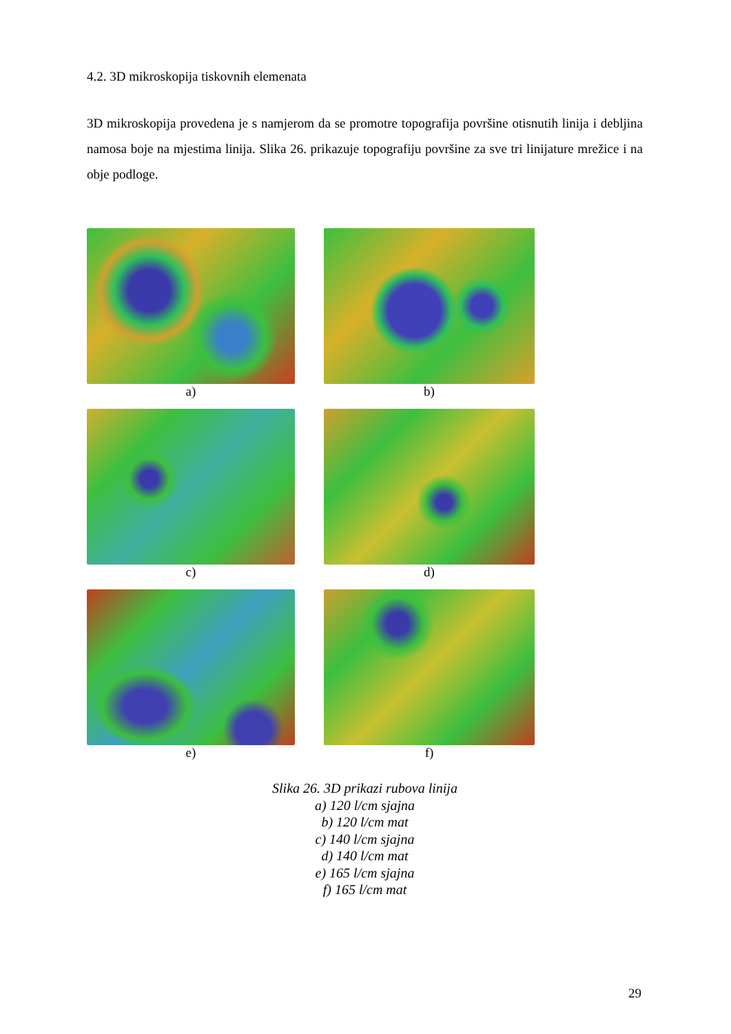4.2. 3D mikroskopija tiskovnih elemenata
3D mikroskopija provedena je s namjerom da se promotre topografija površine otisnutih linija i debljina namosa boje na mjestima linija. Slika 26. prikazuje topografiju površine za sve tri linijature mrežice i na obje podloge.
a)
b)
c)
d)
e)
f)
Slika 26. 3D prikazi rubova linija
a) 120 l/cm sjajna
b) 120 l/cm mat
c) 140 l/cm sjajna
d) 140 l/cm mat
e) 165 l/cm sjajna
f) 165 l/cm mat
29